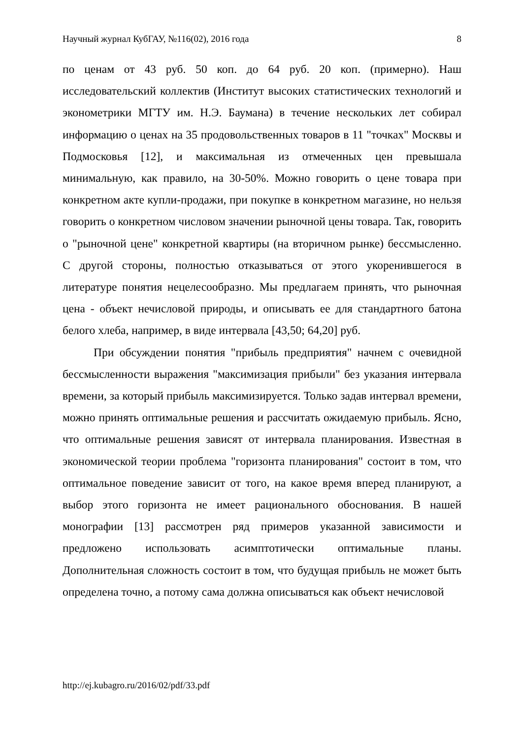Научный журнал КубГАУ, №116(02), 2016 года 8
по ценам от 43 руб. 50 коп. до 64 руб. 20 коп. (примерно). Наш исследовательский коллектив (Институт высоких статистических технологий и эконометрики МГТУ им. Н.Э. Баумана) в течение нескольких лет собирал информацию о ценах на 35 продовольственных товаров в 11 "точках" Москвы и Подмосковья [12], и максимальная из отмеченных цен превышала минимальную, как правило, на 30-50%. Можно говорить о цене товара при конкретном акте купли-продажи, при покупке в конкретном магазине, но нельзя говорить о конкретном числовом значении рыночной цены товара. Так, говорить о "рыночной цене" конкретной квартиры (на вторичном рынке) бессмысленно. С другой стороны, полностью отказываться от этого укоренившегося в литературе понятия нецелесообразно. Мы предлагаем принять, что рыночная цена - объект нечисловой природы, и описывать ее для стандартного батона белого хлеба, например, в виде интервала [43,50; 64,20] руб.
При обсуждении понятия "прибыль предприятия" начнем с очевидной бессмысленности выражения "максимизация прибыли" без указания интервала времени, за который прибыль максимизируется. Только задав интервал времени, можно принять оптимальные решения и рассчитать ожидаемую прибыль. Ясно, что оптимальные решения зависят от интервала планирования. Известная в экономической теории проблема "горизонта планирования" состоит в том, что оптимальное поведение зависит от того, на какое время вперед планируют, а выбор этого горизонта не имеет рационального обоснования. В нашей монографии [13] рассмотрен ряд примеров указанной зависимости и предложено использовать асимптотически оптимальные планы. Дополнительная сложность состоит в том, что будущая прибыль не может быть определена точно, а потому сама должна описываться как объект нечисловой
http://ej.kubagro.ru/2016/02/pdf/33.pdf